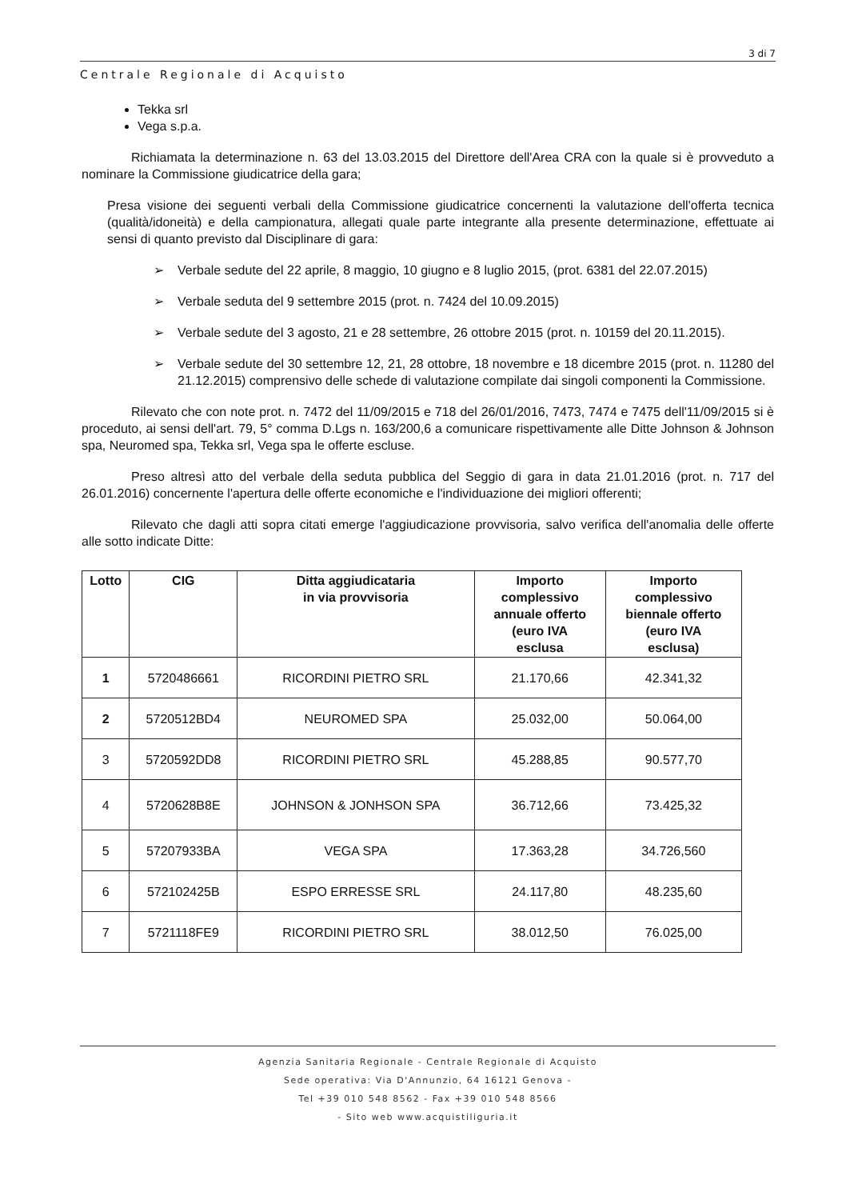3 di 7
Centrale Regionale di Acquisto
Tekka srl
Vega s.p.a.
Richiamata la determinazione n. 63 del 13.03.2015 del Direttore dell'Area CRA con la quale si è provveduto a nominare la Commissione giudicatrice della gara;
Presa visione dei seguenti verbali della Commissione giudicatrice concernenti la valutazione dell'offerta tecnica (qualità/idoneità) e della campionatura, allegati quale parte integrante alla presente determinazione, effettuate ai sensi di quanto previsto dal Disciplinare di gara:
➢ Verbale sedute del 22 aprile, 8 maggio, 10 giugno e 8 luglio 2015, (prot. 6381 del 22.07.2015)
➢ Verbale seduta del 9 settembre 2015 (prot. n. 7424 del 10.09.2015)
➢ Verbale sedute del 3 agosto, 21 e 28 settembre, 26 ottobre 2015 (prot. n. 10159 del 20.11.2015).
➢ Verbale sedute del 30 settembre 12, 21, 28 ottobre, 18 novembre e 18 dicembre 2015 (prot. n. 11280 del 21.12.2015) comprensivo delle schede di valutazione compilate dai singoli componenti la Commissione.
Rilevato che con note prot. n. 7472 del 11/09/2015 e 718 del 26/01/2016, 7473, 7474 e 7475 dell'11/09/2015 si è proceduto, ai sensi dell'art. 79, 5° comma D.Lgs n. 163/200,6 a comunicare rispettivamente alle Ditte Johnson & Johnson spa, Neuromed spa, Tekka srl, Vega spa le offerte escluse.
Preso altresì atto del verbale della seduta pubblica del Seggio di gara in data 21.01.2016 (prot. n. 717 del 26.01.2016) concernente l'apertura delle offerte economiche e l'individuazione dei migliori offerenti;
Rilevato che dagli atti sopra citati emerge l'aggiudicazione provvisoria, salvo verifica dell'anomalia delle offerte alle sotto indicate Ditte:
| Lotto | CIG | Ditta aggiudicataria in via provvisoria | Importo complessivo annuale offerto (euro IVA esclusa | Importo complessivo biennale offerto (euro IVA esclusa) |
| --- | --- | --- | --- | --- |
| 1 | 5720486661 | RICORDINI PIETRO SRL | 21.170,66 | 42.341,32 |
| 2 | 5720512BD4 | NEUROMED SPA | 25.032,00 | 50.064,00 |
| 3 | 5720592DD8 | RICORDINI PIETRO SRL | 45.288,85 | 90.577,70 |
| 4 | 5720628B8E | JOHNSON & JONHSON SPA | 36.712,66 | 73.425,32 |
| 5 | 57207933BA | VEGA SPA | 17.363,28 | 34.726,560 |
| 6 | 572102425B | ESPO ERRESSE SRL | 24.117,80 | 48.235,60 |
| 7 | 5721118FE9 | RICORDINI PIETRO SRL | 38.012,50 | 76.025,00 |
Agenzia Sanitaria Regionale - Centrale Regionale di Acquisto
Sede operativa: Via D'Annunzio, 64 16121 Genova -
Tel +39 010 548 8562 - Fax +39 010 548 8566
- Sito web www.acquistiliguria.it